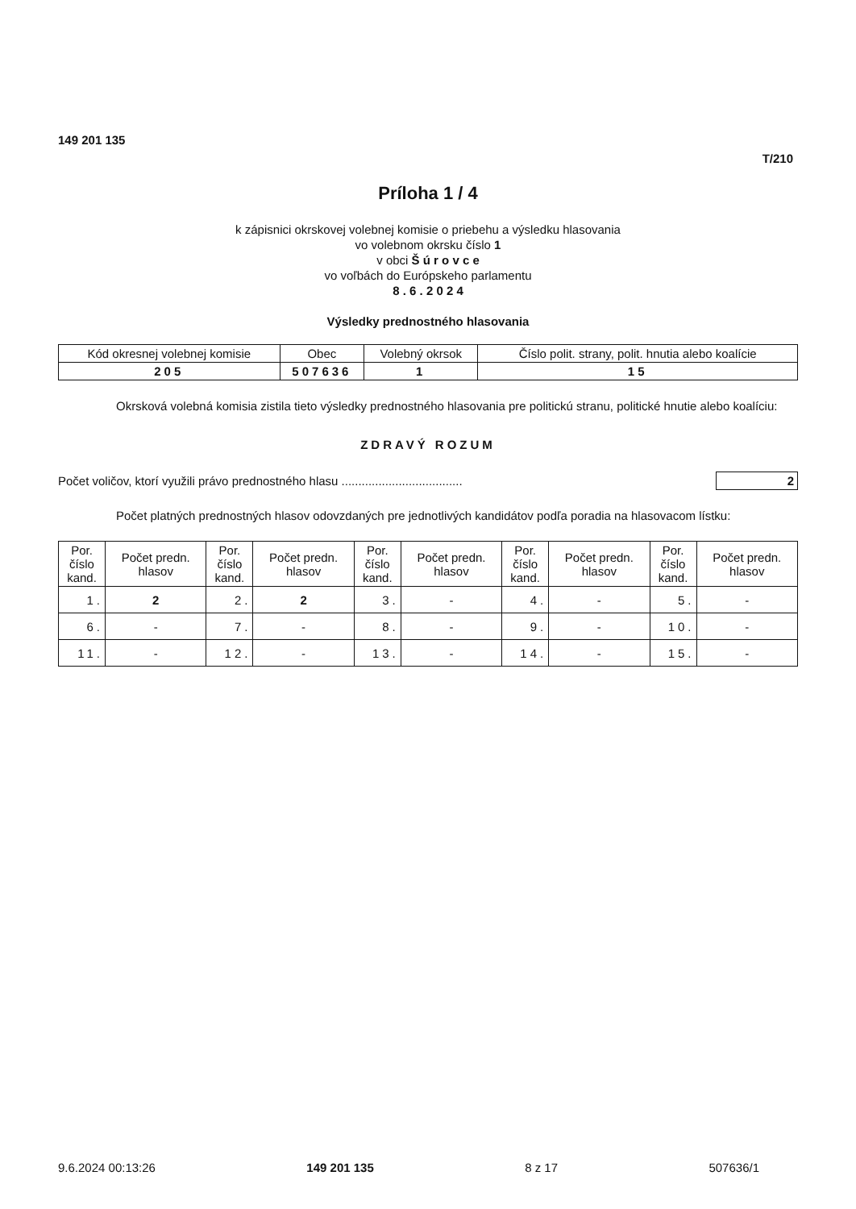149 201 135
T/210
Príloha 1 / 4
k zápisnici okrskovej volebnej komisie o priebehu a výsledku hlasovania
vo volebnom okrsku číslo 1
v obci Š ú r o v c e
vo voľbách do Európskeho parlamentu
8 . 6 . 2 0 2 4
Výsledky prednostného hlasovania
| Kód okresnej volebnej komisie | Obec | Volebný okrsok | Číslo polit. strany, polit. hnutia alebo koalície |
| --- | --- | --- | --- |
| 205 | 507636 | 1 | 15 |
Okrsková volebná komisia zistila tieto výsledky prednostného hlasovania pre politickú stranu, politické hnutie alebo koalíciu:
ZDRAVÝ ROZUM
Počet voličov, ktorí využili právo prednostného hlasu .................................... 2
Počet platných prednostných hlasov odovzdaných pre jednotlivých kandidátov podľa poradia na hlasovacom lístku:
| Por. číslo kand. | Počet predn. hlasov | Por. číslo kand. | Počet predn. hlasov | Por. číslo kand. | Počet predn. hlasov | Por. číslo kand. | Počet predn. hlasov | Por. číslo kand. | Počet predn. hlasov |
| --- | --- | --- | --- | --- | --- | --- | --- | --- | --- |
| 1. | 2 | 2. | 2 | 3. | - | 4. | - | 5. | - |
| 6. | - | 7. | - | 8. | - | 9. | - | 10. | - |
| 11. | - | 12. | - | 13. | - | 14. | - | 15. | - |
9.6.2024 00:13:26 149 201 135 8 z 17 507636/1